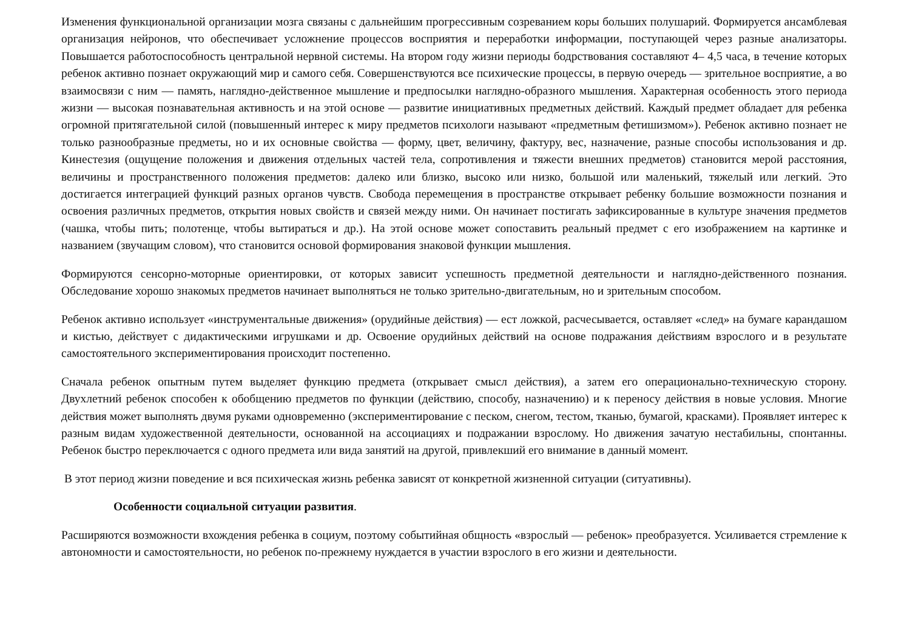Изменения функциональной организации мозга связаны с дальнейшим прогрессивным созреванием коры больших полушарий. Формируется ансамблевая организация нейронов, что обеспечивает усложнение процессов восприятия и переработки информации, поступающей через разные анализаторы. Повышается работоспособность центральной нервной системы. На втором году жизни периоды бодрствования составляют 4– 4,5 часа, в течение которых ребенок активно познает окружающий мир и самого себя. Совершенствуются все психические процессы, в первую очередь — зрительное восприятие, а во взаимосвязи с ним — память, наглядно-действенное мышление и предпосылки наглядно-образного мышления. Характерная особенность этого периода жизни — высокая познавательная активность и на этой основе — развитие инициативных предметных действий. Каждый предмет обладает для ребенка огромной притягательной силой (повышенный интерес к миру предметов психологи называют «предметным фетишизмом»). Ребенок активно познает не только разнообразные предметы, но и их основные свойства — форму, цвет, величину, фактуру, вес, назначение, разные способы использования и др. Кинестезия (ощущение положения и движения отдельных частей тела, сопротивления и тяжести внешних предметов) становится мерой расстояния, величины и пространственного положения предметов: далеко или близко, высоко или низко, большой или маленький, тяжелый или легкий. Это достигается интеграцией функций разных органов чувств. Свобода перемещения в пространстве открывает ребенку большие возможности познания и освоения различных предметов, открытия новых свойств и связей между ними. Он начинает постигать зафиксированные в культуре значения предметов (чашка, чтобы пить; полотенце, чтобы вытираться и др.). На этой основе может сопоставить реальный предмет с его изображением на картинке и названием (звучащим словом), что становится основой формирования знаковой функции мышления.
Формируются сенсорно-моторные ориентировки, от которых зависит успешность предметной деятельности и наглядно-действенного познания. Обследование хорошо знакомых предметов начинает выполняться не только зрительно-двигательным, но и зрительным способом.
Ребенок активно использует «инструментальные движения» (орудийные действия) — ест ложкой, расчесывается, оставляет «след» на бумаге карандашом и кистью, действует с дидактическими игрушками и др. Освоение орудийных действий на основе подражания действиям взрослого и в результате самостоятельного экспериментирования происходит постепенно.
Сначала ребенок опытным путем выделяет функцию предмета (открывает смысл действия), а затем его операционально-техническую сторону. Двухлетний ребенок способен к обобщению предметов по функции (действию, способу, назначению) и к переносу действия в новые условия. Многие действия может выполнять двумя руками одновременно (экспериментирование с песком, снегом, тестом, тканью, бумагой, красками). Проявляет интерес к разным видам художественной деятельности, основанной на ассоциациях и подражании взрослому. Но движения зачатую нестабильны, спонтанны. Ребенок быстро переключается с одного предмета или вида занятий на другой, привлекший его внимание в данный момент.
В этот период жизни поведение и вся психическая жизнь ребенка зависят от конкретной жизненной ситуации (ситуативны).
Особенности социальной ситуации развития.
Расширяются возможности вхождения ребенка в социум, поэтому событийная общность «взрослый — ребенок» преобразуется. Усиливается стремление к автономности и самостоятельности, но ребенок по-прежнему нуждается в участии взрослого в его жизни и деятельности.